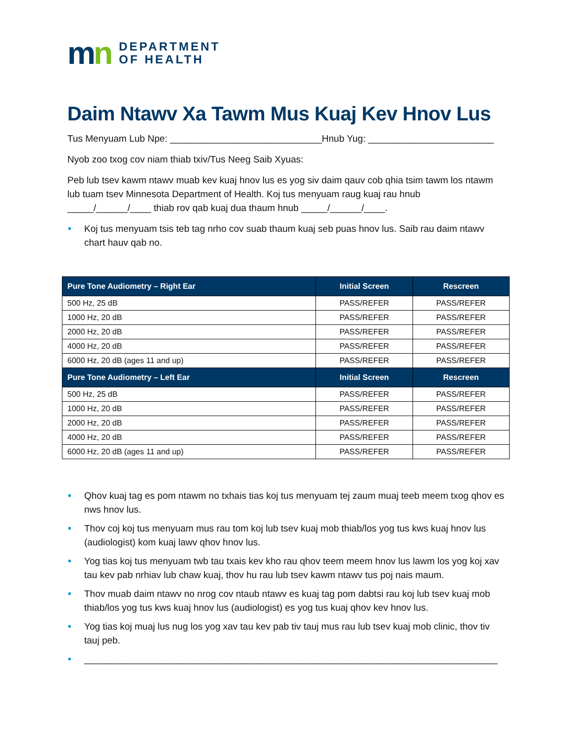mn
DEPARTMENT
OF HEALTH
Daim Ntawv Xa Tawm Mus Kuaj Kev Hnov Lus
Tus Menyuam Lub Npe: _____________________________Hnub Yug: ________________________
Nyob zoo txog cov niam thiab txiv/Tus Neeg Saib Xyuas:
Peb lub tsev kawm ntawv muab kev kuaj hnov lus es yog siv daim qauv cob qhia tsim tawm los ntawm lub tuam tsev Minnesota Department of Health. Koj tus menyuam raug kuaj rau hnub _____/______/____ thiab rov qab kuaj dua thaum hnub _____/______/____.
Koj tus menyuam tsis teb tag nrho cov suab thaum kuaj seb puas hnov lus. Saib rau daim ntawv chart hauv qab no.
| Pure Tone Audiometry – Right Ear | Initial Screen | Rescreen |
| --- | --- | --- |
| 500 Hz, 25 dB | PASS/REFER | PASS/REFER |
| 1000 Hz, 20 dB | PASS/REFER | PASS/REFER |
| 2000 Hz, 20 dB | PASS/REFER | PASS/REFER |
| 4000 Hz, 20 dB | PASS/REFER | PASS/REFER |
| 6000 Hz, 20 dB (ages 11 and up) | PASS/REFER | PASS/REFER |
| Pure Tone Audiometry – Left Ear | Initial Screen | Rescreen |
| 500 Hz, 25 dB | PASS/REFER | PASS/REFER |
| 1000 Hz, 20 dB | PASS/REFER | PASS/REFER |
| 2000 Hz, 20 dB | PASS/REFER | PASS/REFER |
| 4000 Hz, 20 dB | PASS/REFER | PASS/REFER |
| 6000 Hz, 20 dB (ages 11 and up) | PASS/REFER | PASS/REFER |
Qhov kuaj tag es pom ntawm no txhais tias koj tus menyuam tej zaum muaj teeb meem txog qhov es nws hnov lus.
Thov coj koj tus menyuam mus rau tom koj lub tsev kuaj mob thiab/los yog tus kws kuaj hnov lus (audiologist) kom kuaj lawv qhov hnov lus.
Yog tias koj tus menyuam twb tau txais kev kho rau qhov teem meem hnov lus lawm los yog koj xav tau kev pab nrhiav lub chaw kuaj, thov hu rau lub tsev kawm ntawv tus poj nais maum.
Thov muab daim ntawv no nrog cov ntaub ntawv es kuaj tag pom dabtsi rau koj lub tsev kuaj mob thiab/los yog tus kws kuaj hnov lus (audiologist) es yog tus kuaj qhov kev hnov lus.
Yog tias koj muaj lus nug los yog xav tau kev pab tiv tauj mus rau lub tsev kuaj mob clinic, thov tiv tauj peb.
_______________________________________________________________________________